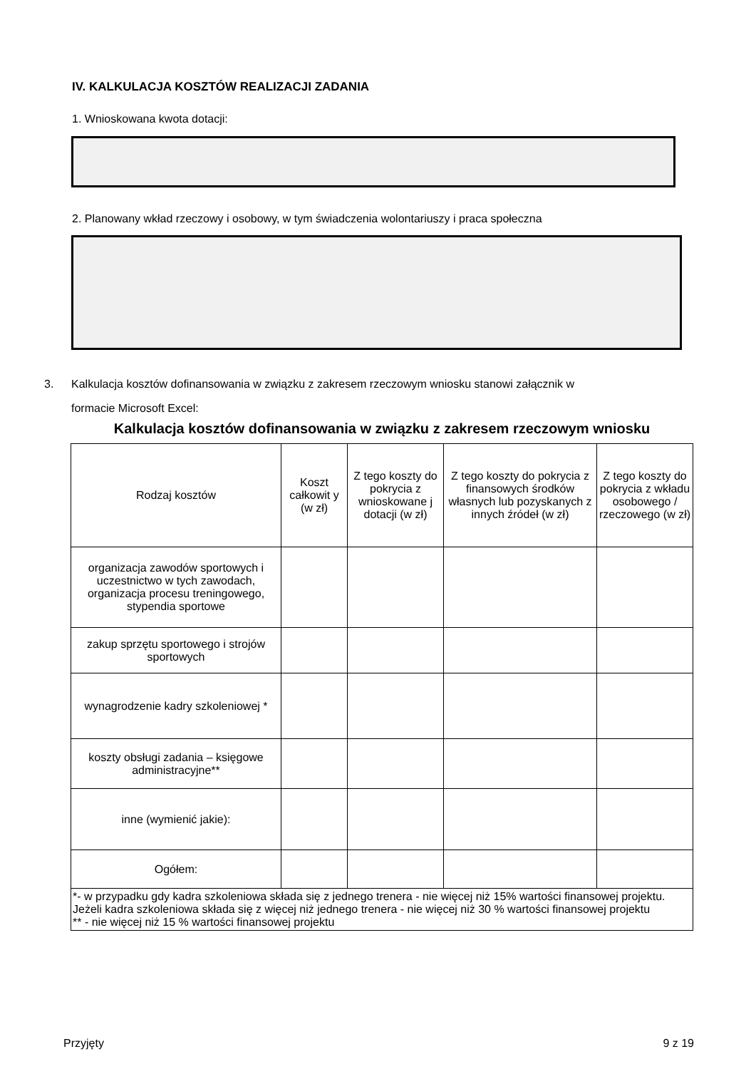IV. KALKULACJA KOSZTÓW REALIZACJI ZADANIA
1. Wnioskowana kwota dotacji:
2. Planowany wkład rzeczowy i osobowy, w tym świadczenia wolontariuszy i praca społeczna
3. Kalkulacja kosztów dofinansowania w związku z zakresem rzeczowym wniosku stanowi załącznik w
formacie Microsoft Excel:
Kalkulacja kosztów dofinansowania w związku z zakresem rzeczowym wniosku
| Rodzaj kosztów | Koszt całkowit y (w zł) | Z tego koszty do pokrycia z wnioskowane j dotacji (w zł) | Z tego koszty do pokrycia z finansowych środków własnych lub pozyskanych z innych źródeł (w zł) | Z tego koszty do pokrycia z wkładu osobowego / rzeczowego (w zł) |
| --- | --- | --- | --- | --- |
| organizacja zawodów sportowych i uczestnictwo w tych zawodach, organizacja procesu treningowego, stypendia sportowe | | | | |
| zakup sprzętu sportowego i strojów sportowych | | | | |
| wynagrodzenie kadry szkoleniowej * | | | | |
| koszty obsługi zadania – księgowe administracyjne** | | | | |
| inne (wymienić jakie): | | | | |
| Ogółem: | | | | |
| *- w przypadku gdy kadra szkoleniowa składa się z jednego trenera - nie więcej niż 15% wartości finansowej projektu. Jeżeli kadra szkoleniowa składa się z więcej niż jednego trenera - nie więcej niż 30 % wartości finansowej projektu ** - nie więcej niż 15 % wartości finansowej projektu | | | | |
Przyjęty 9 z 19